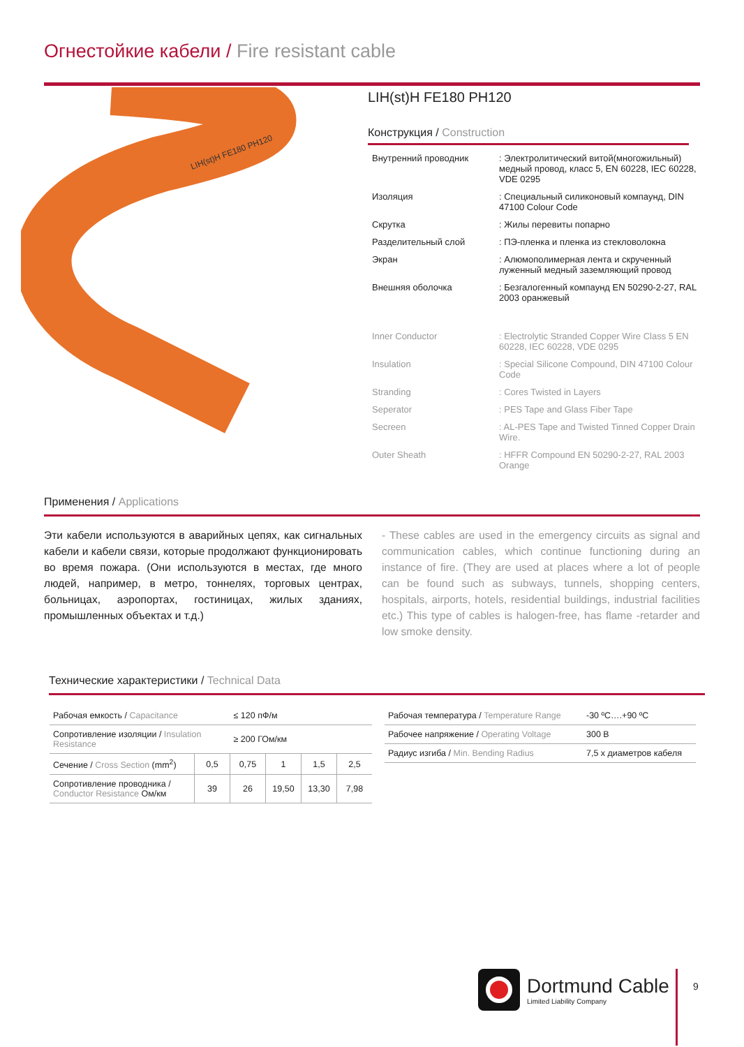Огнестойкие кабели / Fire resistant cable
LIH(st)H FE180 PH120
LIH(st)H FE180 PH120
Конструкция / Construction
| Внутренний проводник | : Электролитический витой(многожильный) медный провод, класс 5, EN 60228, IEC 60228, VDE 0295 |
| Изоляция | : Специальный силиконовый компаунд, DIN 47100 Colour Code |
| Скрутка | : Жилы перевиты попарно |
| Разделительный слой | : ПЭ-пленка и пленка из стекловолокна |
| Экран | : Алюмополимерная лента и скрученный луженный медный заземляющий провод |
| Внешняя оболочка | : Безгалогенный компаунд EN 50290-2-27, RAL 2003 оранжевый |
| Inner Conductor | : Electrolytic Stranded Copper Wire Class 5 EN 60228, IEC 60228, VDE 0295 |
| Insulation | : Special Silicone Compound, DIN 47100 Colour Code |
| Stranding | : Cores Twisted in Layers |
| Seperator | : PES Tape and Glass Fiber Tape |
| Secreen | : AL-PES Tape and Twisted Tinned Copper Drain Wire. |
| Outer Sheath | : HFFR Compound EN 50290-2-27, RAL 2003 Orange |
Применения / Applications
Эти кабели используются в аварийных цепях, как сигнальных кабели и кабели связи, которые продолжают функционировать во время пожара. (Они используются в местах, где много людей, например, в метро, тоннелях, торговых центрах, больницах, аэропортах, гостиницах, жилых зданиях, промышленных объектах и т.д.)
- These cables are used in the emergency circuits as signal and communication cables, which continue functioning during an instance of fire. (They are used at places where a lot of people can be found such as subways, tunnels, shopping centers, hospitals, airports, hotels, residential buildings, industrial facilities etc.) This type of cables is halogen-free, has flame -retarder and low smoke density.
Технические характеристики / Technical Data
| Рабочая емкость / Capacitance | | ≤ 120 пФ/м | | | |
| Сопротивление изоляции / Insulation Resistance | | ≥ 200 ГОм/км | | | |
| Сечение / Cross Section (mm<sup>2</sup>) | 0,5 | 0,75 | 1 | 1,5 | 2,5 |
| Сопротивление проводника / Conductor Resistance Ом/км | 39 | 26 | 19,50 | 13,30 | 7,98 |
| Рабочая температура / Temperature Range | -30 ºC….+90 ºC |
| Рабочее напряжение / Operating Voltage | 300 В |
| Радиус изгиба / Min. Bending Radius | 7,5 х диаметров кабеля |
Dortmund Cable
Limited Liability Company
9